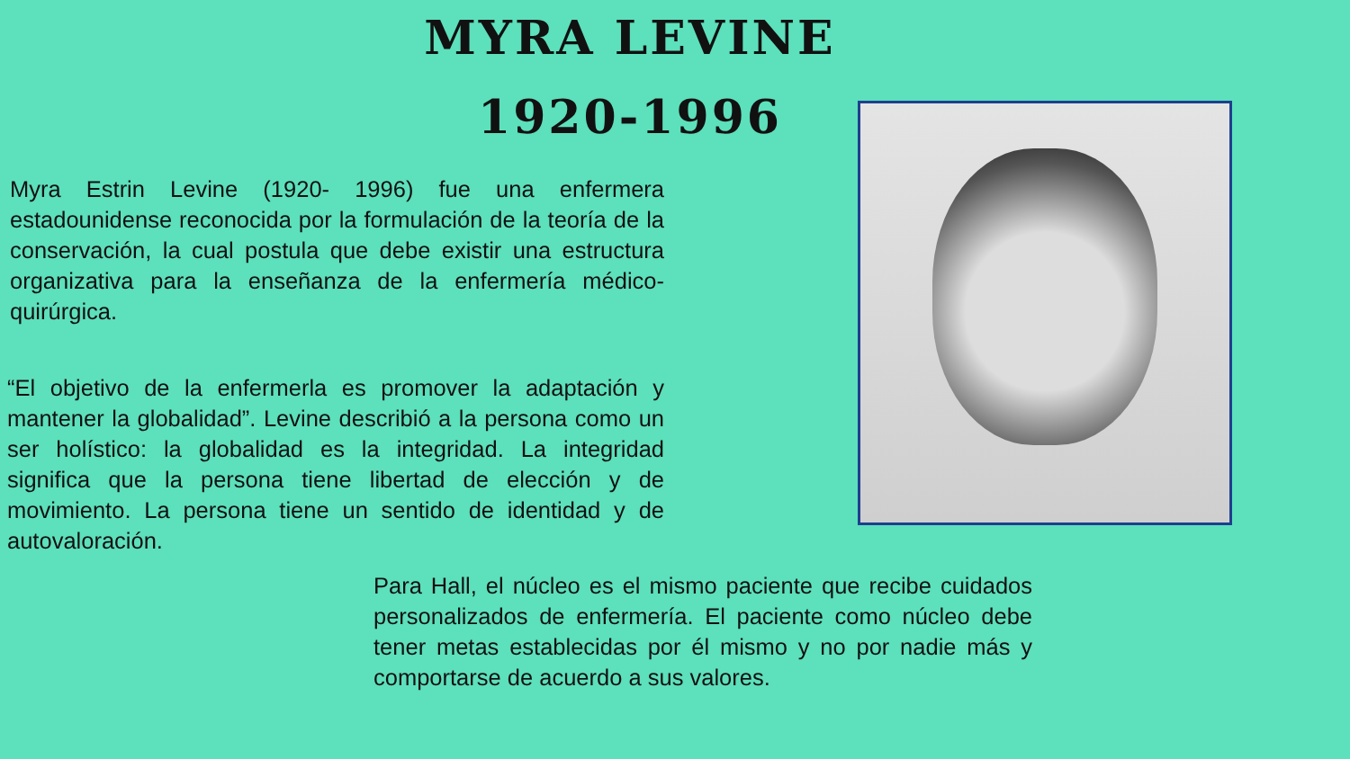MYRA LEVINE
1920-1996
Myra Estrin Levine (1920- 1996) fue una enfermera estadounidense reconocida por la formulación de la teoría de la conservación, la cual postula que debe existir una estructura organizativa para la enseñanza de la enfermería médico-quirúrgica.
“El objetivo de la enfermerla es promover la adaptación y mantener la globalidad”. Levine describió a la persona como un ser holístico: la globalidad es la integridad. La integridad significa que la persona tiene libertad de elección y de movimiento. La persona tiene un sentido de identidad y de autovaloración.
Para Hall, el núcleo es el mismo paciente que recibe cuidados personalizados de enfermería. El paciente como núcleo debe tener metas establecidas por él mismo y no por nadie más y comportarse de acuerdo a sus valores.